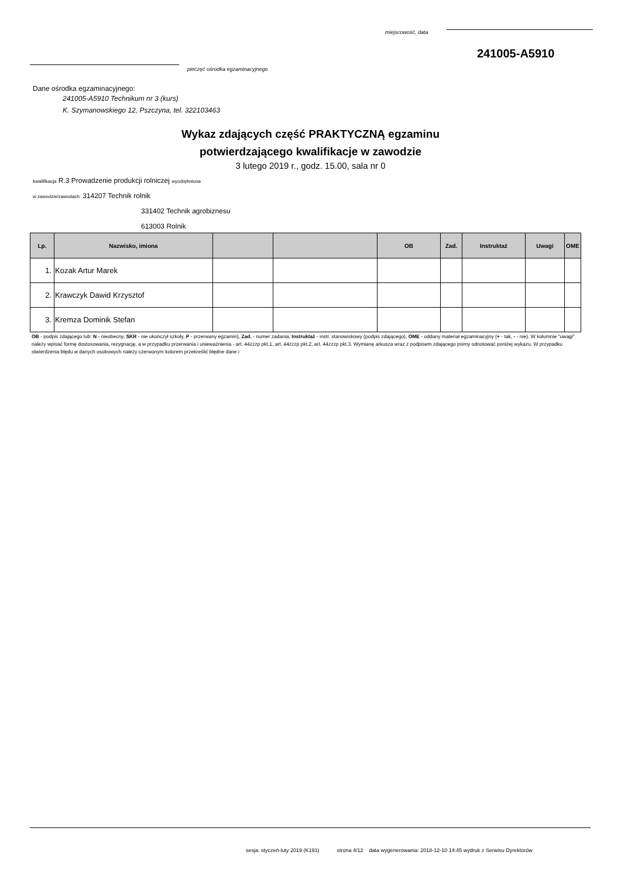miejscowość, data
241005-A5910
pieczęć ośrodka egzaminacyjnego
Dane ośrodka egzaminacyjnego:
241005-A5910 Technikum nr 3 (kurs)
K. Szymanowskiego 12, Pszczyna, tel. 322103463
Wykaz zdających część PRAKTYCZNĄ egzaminu
potwierdzającego kwalifikacje w zawodzie
3 lutego 2019 r., godz. 15.00, sala nr 0
kwalifikacja R.3 Prowadzenie produkcji rolniczej wyodrębniona
w zawodzie/zawodach: 314207 Technik rolnik
331402 Technik agrobiznesu
613003 Rolnik
| Lp. | Nazwisko, imiona | | | OB | Zad. | Instruktaż | Uwagi | OME |
| --- | --- | --- | --- | --- | --- | --- | --- | --- |
| 1. | Kozak Artur Marek | | | | | | | |
| 2. | Krawczyk Dawid Krzysztof | | | | | | | |
| 3. | Kremza Dominik Stefan | | | | | | | |
OB - podpis zdającego lub: N - nieobecny, SKR - nie ukończył szkoły, P - przerwany egzamin), Zad. - numer zadania, Instruktaż - instr. stanowiskowy (podpis zdającego), OME - oddany materiał egzaminacyjny (+ - tak, - - nie). W kolumnie "uwagi" należy wpisać formę dostosowania, rezygnację, a w przypadku przerwania i unieważnienia - art. 44zzzp pkt.1, art. 44zzzp pkt.2, art. 44zzzp pkt.3. Wymianę arkusza wraz z podpisem zdającego psimy odnotować poniżej wykazu. W przypadku stwierdzenia błędu w danych osobowych należy czerwonym kolorem przekreślić błędne dane i
sesja: styczeń-luty 2019 (K191) strona 4/12 data wygenerowania: 2018-12-10 14:45 wydruk z Serwisu Dyrektorów